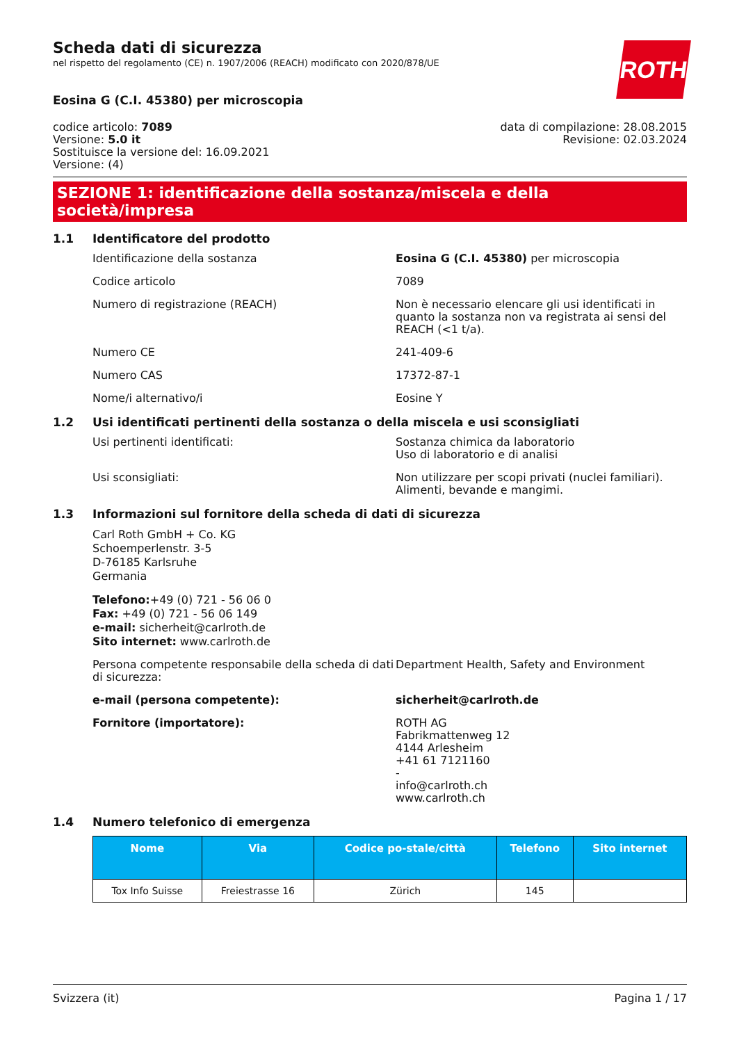Scheda dati di sicurezza
nel rispetto del regolamento (CE) n. 1907/2006 (REACH) modificato con 2020/878/UE
ROTH
Eosina G (C.I. 45380) per microscopia
codice articolo: 7089
Versione: 5.0 it
Sostituisce la versione del: 16.09.2021
Versione: (4)
data di compilazione: 28.08.2015
Revisione: 02.03.2024
SEZIONE 1: identificazione della sostanza/miscela e della società/impresa
1.1 Identificatore del prodotto
Identificazione della sostanza Eosina G (C.I. 45380) per microscopia
Codice articolo 7089
Numero di registrazione (REACH) Non è necessario elencare gli usi identificati in quanto la sostanza non va registrata ai sensi del REACH (<1 t/a).
Numero CE 241-409-6
Numero CAS 17372-87-1
Nome/i alternativo/i Eosine Y
1.2 Usi identificati pertinenti della sostanza o della miscela e usi sconsigliati
Usi pertinenti identificati: Sostanza chimica da laboratorio
Uso di laboratorio e di analisi
Usi sconsigliati: Non utilizzare per scopi privati (nuclei familiari).
Alimenti, bevande e mangimi.
1.3 Informazioni sul fornitore della scheda di dati di sicurezza
Carl Roth GmbH + Co. KG
Schoemperlenstr. 3-5
D-76185 Karlsruhe
Germania
Telefono:+49 (0) 721 - 56 06 0
Fax: +49 (0) 721 - 56 06 149
e-mail: sicherheit@carlroth.de
Sito internet: www.carlroth.de
Persona competente responsabile della scheda di dati di sicurezza:
Department Health, Safety and Environment
e-mail (persona competente): sicherheit@carlroth.de
Fornitore (importatore): ROTH AG
Fabrikmattenweg 12
4144 Arlesheim
+41 61 7121160
-
info@carlroth.ch
www.carlroth.ch
1.4 Numero telefonico di emergenza
| Nome | Via | Codice po-stale/città | Telefono | Sito internet |
| --- | --- | --- | --- | --- |
| Tox Info Suisse | Freiestrasse 16 | Zürich | 145 | |
Svizzera (it) Pagina 1 / 17